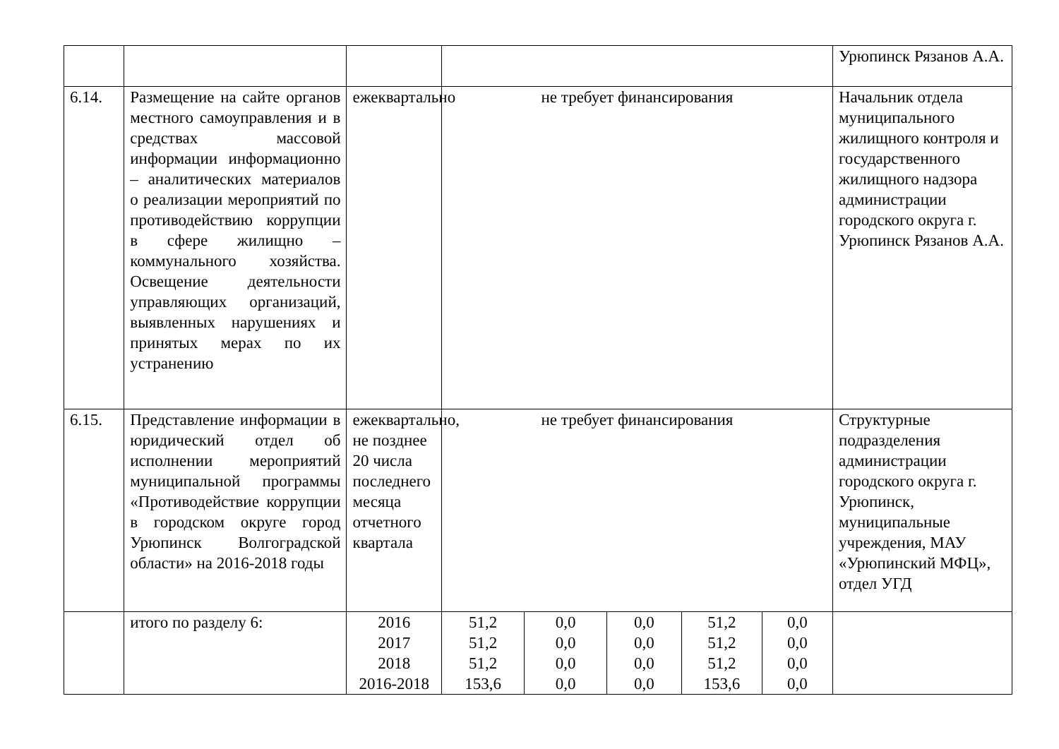| | | | | | | | | Урюпинск Рязанов А.А. |
| 6.14. | Размещение на сайте органов местного самоуправления и в средствах массовой информации информационно – аналитических материалов о реализации мероприятий по противодействию коррупции в сфере жилищно – коммунального хозяйства. Освещение деятельности управляющих организаций, выявленных нарушениях и принятых мерах по их устранению | ежеквартально | не требует финансирования | | | | | Начальник отдела муниципального жилищного контроля и государственного жилищного надзора администрации городского округа г. Урюпинск Рязанов А.А. |
| 6.15. | Представление информации в юридический отдел об исполнении мероприятий муниципальной программы «Противодействие коррупции в городском округе город Урюпинск Волгоградской области» на 2016-2018 годы | ежеквартально, не позднее 20 числа последнего месяца отчетного квартала | не требует финансирования | | | | | Структурные подразделения администрации городского округа г. Урюпинск, муниципальные учреждения, МАУ «Урюпинский МФЦ», отдел УГД |
| | итого по разделу 6: | 2016 2017 2018 2016-2018 | 51,2 51,2 51,2 153,6 | 0,0 0,0 0,0 0,0 | 0,0 0,0 0,0 0,0 | 51,2 51,2 51,2 153,6 | 0,0 0,0 0,0 0,0 | |